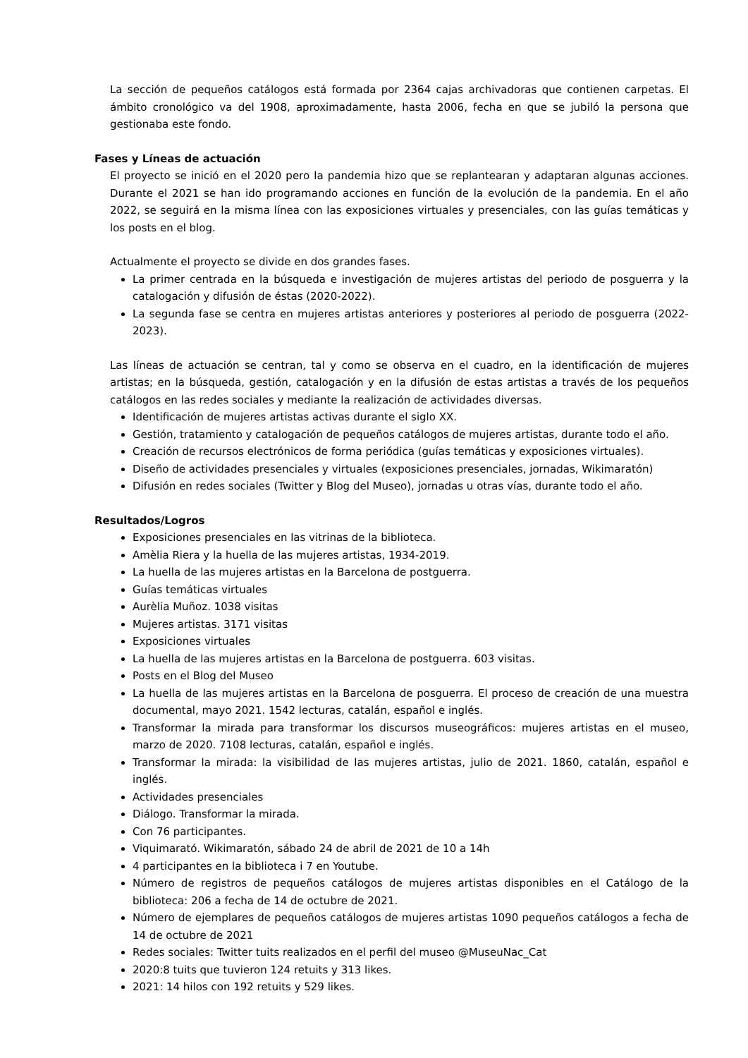La sección de pequeños catálogos está formada por 2364 cajas archivadoras que contienen carpetas. El ámbito cronológico va del 1908, aproximadamente, hasta 2006, fecha en que se jubiló la persona que gestionaba este fondo.
Fases y Líneas de actuación
El proyecto se inició en el 2020 pero la pandemia hizo que se replantearan y adaptaran algunas acciones. Durante el 2021 se han ido programando acciones en función de la evolución de la pandemia. En el año 2022, se seguirá en la misma línea con las exposiciones virtuales y presenciales, con las guías temáticas y los posts en el blog.
Actualmente el proyecto se divide en dos grandes fases.
La primer centrada en la búsqueda e investigación de mujeres artistas del periodo de posguerra y la catalogación y difusión de éstas (2020-2022).
La segunda fase se centra en mujeres artistas anteriores y posteriores al periodo de posguerra (2022-2023).
Las líneas de actuación se centran, tal y como se observa en el cuadro, en la identificación de mujeres artistas; en la búsqueda, gestión, catalogación y en la difusión de estas artistas a través de los pequeños catálogos en las redes sociales y mediante la realización de actividades diversas.
Identificación de mujeres artistas activas durante el siglo XX.
Gestión, tratamiento y catalogación de pequeños catálogos de mujeres artistas, durante todo el año.
Creación de recursos electrónicos de forma periódica (guías temáticas y exposiciones virtuales).
Diseño de actividades presenciales y virtuales (exposiciones presenciales, jornadas, Wikimaratón)
Difusión en redes sociales (Twitter y Blog del Museo), jornadas u otras vías, durante todo el año.
Resultados/Logros
Exposiciones presenciales en las vitrinas de la biblioteca.
Amèlia Riera y la huella de las mujeres artistas, 1934-2019.
La huella de las mujeres artistas en la Barcelona de postguerra.
Guías temáticas virtuales
Aurèlia Muñoz. 1038 visitas
Mujeres artistas. 3171 visitas
Exposiciones virtuales
La huella de las mujeres artistas en la Barcelona de postguerra. 603 visitas.
Posts en el Blog del Museo
La huella de las mujeres artistas en la Barcelona de posguerra. El proceso de creación de una muestra documental, mayo 2021. 1542 lecturas, catalán, español e inglés.
Transformar la mirada para transformar los discursos museográficos: mujeres artistas en el museo, marzo de 2020. 7108 lecturas, catalán, español e inglés.
Transformar la mirada: la visibilidad de las mujeres artistas, julio de 2021. 1860, catalán, español e inglés.
Actividades presenciales
Diálogo. Transformar la mirada.
Con 76 participantes.
Viquimarató. Wikimaratón, sábado 24 de abril de 2021 de 10 a 14h
4 participantes en la biblioteca i 7 en Youtube.
Número de registros de pequeños catálogos de mujeres artistas disponibles en el Catálogo de la biblioteca: 206 a fecha de 14 de octubre de 2021.
Número de ejemplares de pequeños catálogos de mujeres artistas 1090 pequeños catálogos a fecha de 14 de octubre de 2021
Redes sociales: Twitter tuits realizados en el perfil del museo @MuseuNac_Cat
2020:8 tuits que tuvieron 124 retuits y 313 likes.
2021: 14 hilos con 192 retuits y 529 likes.